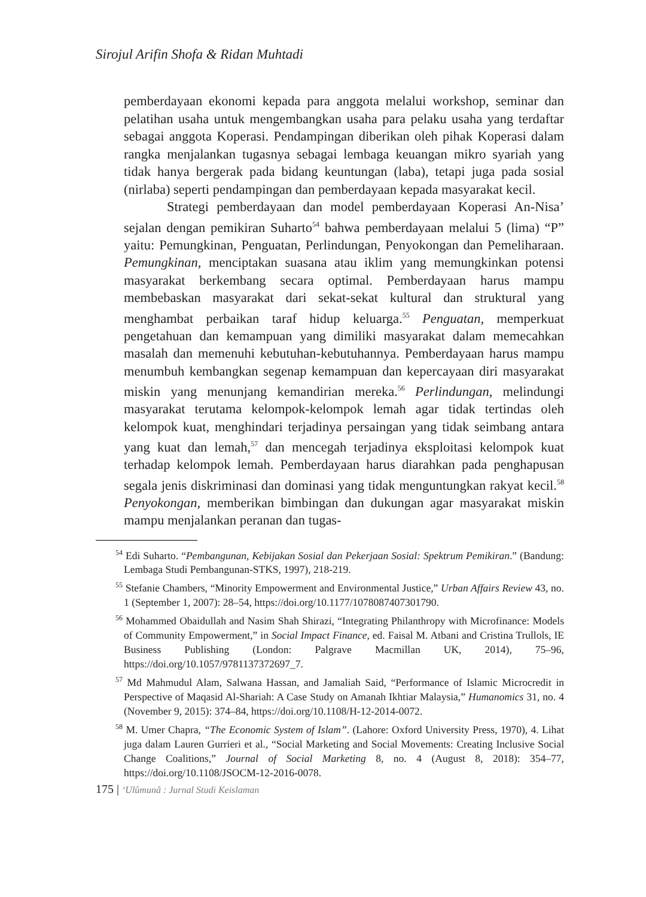Sirojul Arifin Shofa & Ridan Muhtadi
pemberdayaan ekonomi kepada para anggota melalui workshop, seminar dan pelatihan usaha untuk mengembangkan usaha para pelaku usaha yang terdaftar sebagai anggota Koperasi. Pendampingan diberikan oleh pihak Koperasi dalam rangka menjalankan tugasnya sebagai lembaga keuangan mikro syariah yang tidak hanya bergerak pada bidang keuntungan (laba), tetapi juga pada sosial (nirlaba) seperti pendampingan dan pemberdayaan kepada masyarakat kecil.
Strategi pemberdayaan dan model pemberdayaan Koperasi An-Nisa’ sejalan dengan pemikiran Suharto<sup>54</sup> bahwa pemberdayaan melalui 5 (lima) “P” yaitu: Pemungkinan, Penguatan, Perlindungan, Penyokongan dan Pemeliharaan. Pemungkinan, menciptakan suasana atau iklim yang memungkinkan potensi masyarakat berkembang secara optimal. Pemberdayaan harus mampu membebaskan masyarakat dari sekat-sekat kultural dan struktural yang menghambat perbaikan taraf hidup keluarga.<sup>55</sup> Penguatan, memperkuat pengetahuan dan kemampuan yang dimiliki masyarakat dalam memecahkan masalah dan memenuhi kebutuhan-kebutuhannya. Pemberdayaan harus mampu menumbuh kembangkan segenap kemampuan dan kepercayaan diri masyarakat miskin yang menunjang kemandirian mereka.<sup>56</sup> Perlindungan, melindungi masyarakat terutama kelompok-kelompok lemah agar tidak tertindas oleh kelompok kuat, menghindari terjadinya persaingan yang tidak seimbang antara yang kuat dan lemah,<sup>57</sup> dan mencegah terjadinya eksploitasi kelompok kuat terhadap kelompok lemah. Pemberdayaan harus diarahkan pada penghapusan segala jenis diskriminasi dan dominasi yang tidak menguntungkan rakyat kecil.<sup>58</sup> Penyokongan, memberikan bimbingan dan dukungan agar masyarakat miskin mampu menjalankan peranan dan tugas-
<sup>54</sup> Edi Suharto. “Pembangunan, Kebijakan Sosial dan Pekerjaan Sosial: Spektrum Pemikiran.” (Bandung: Lembaga Studi Pembangunan-STKS, 1997), 218-219.
<sup>55</sup> Stefanie Chambers, “Minority Empowerment and Environmental Justice,” Urban Affairs Review 43, no. 1 (September 1, 2007): 28–54, https://doi.org/10.1177/1078087407301790.
<sup>56</sup> Mohammed Obaidullah and Nasim Shah Shirazi, “Integrating Philanthropy with Microfinance: Models of Community Empowerment,” in Social Impact Finance, ed. Faisal M. Atbani and Cristina Trullols, IE Business Publishing (London: Palgrave Macmillan UK, 2014), 75–96, https://doi.org/10.1057/9781137372697_7.
<sup>57</sup> Md Mahmudul Alam, Salwana Hassan, and Jamaliah Said, “Performance of Islamic Microcredit in Perspective of Maqasid Al-Shariah: A Case Study on Amanah Ikhtiar Malaysia,” Humanomics 31, no. 4 (November 9, 2015): 374–84, https://doi.org/10.1108/H-12-2014-0072.
<sup>58</sup> M. Umer Chapra, “The Economic System of Islam”. (Lahore: Oxford University Press, 1970), 4. Lihat juga dalam Lauren Gurrieri et al., “Social Marketing and Social Movements: Creating Inclusive Social Change Coalitions,” Journal of Social Marketing 8, no. 4 (August 8, 2018): 354–77, https://doi.org/10.1108/JSOCM-12-2016-0078.
175 | ‘Ulûmunâ : Jurnal Studi Keislaman